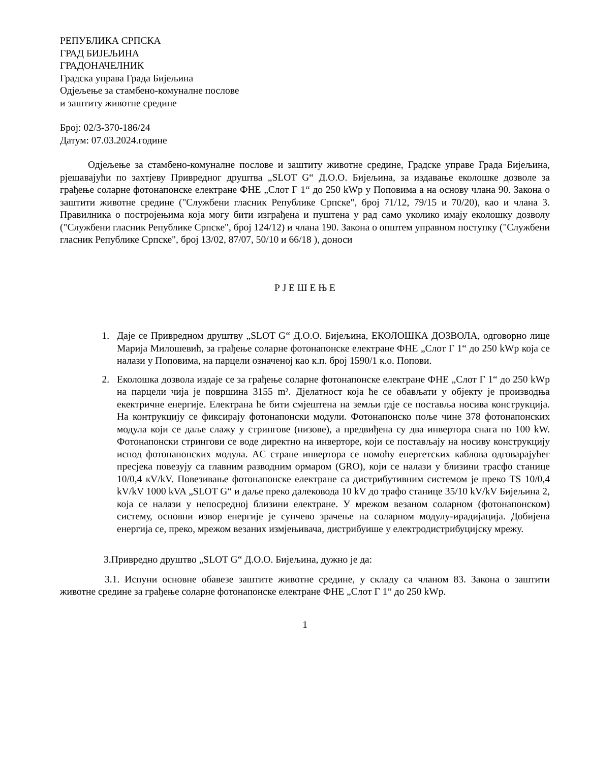РЕПУБЛИКА СРПСКА
ГРАД БИЈЕЉИНА
ГРАДОНАЧЕЛНИК
Градска управа Града Бијељина
Одјељење за стамбено-комуналне послове
и заштиту животне средине
Број: 02/3-370-186/24
Датум: 07.03.2024.године
Одјељење за стамбено-комуналне послове и заштиту животне средине, Градске управе Града Бијељина, рјешавајући по захтјеву Привредног друштва „SLOT G“ Д.О.О. Бијељина, за издавање еколошке дозволе за грађење соларне фотонапонске електране ФНЕ „Слот Г 1“ до 250 kWp у Поповима а на основу члана 90. Закона о заштити животне средине ("Службени гласник Републике Српске", број 71/12, 79/15 и 70/20), као и члана 3. Правилника о постројењима која могу бити изграђена и пуштена у рад само уколико имају еколошку дозволу ("Службени гласник Републике Српске", број 124/12) и члана 190. Закона о општем управном поступку ("Службени гласник Републике Српске", број 13/02, 87/07, 50/10 и 66/18 ), доноси
Р Ј Е Ш Е Њ Е
1. Даје се Привредном друштву „SLOT G“ Д.О.О. Бијељина, ЕКОЛОШКА ДОЗВОЛА, одговорно лице Марија Милошевић, за грађење соларне фотонапонске електране ФНЕ „Слот Г 1“ до 250 kWp која се налази у Поповима, на парцели означеној као к.п. број 1590/1 к.о. Попови.
2. Еколошка дозвола издаје се за грађење соларне фотонапонске електране ФНЕ „Слот Г 1“ до 250 kWp на парцели чија је површина 3155 m². Дјелатност која ће се обављати у објекту је производња екектричне енергије. Електрана ће бити смјештена на земљи гдје се поставља носива конструкција. На контрукцију се фиксирају фотонапонски модули. Фотонапонско поље чине 378 фотонапонских модула који се даље слажу у стрингове (низове), а предвиђена су два инвертора снага по 100 kW. Фотонапонски стрингови се воде директно на инверторе, који се постављају на носиву конструкцију испод фотонапонских модула. AC стране инвертора се помоћу енергетских каблова одговарајућег пресјека повезују са главним разводним ормаром (GRO), који се налази у близини трасфо станице 10/0,4 кV/kV. Повезивање фотонапонске електране са дистрибутивним системом је преко TS 10/0,4 kV/kV 1000 kVA „SLOT G“ и даље преко далековода 10 kV до трафо станице 35/10 kV/kV Бијељина 2, која се налази у непосредној близини електране. У мрежом везаном соларном (фотонапонском) систему, основни извор енергије је сунчево зрачење на соларном модулу-ирадијација. Добијена енергија се, преко, мрежом везаних измјењивача, дистрибуише у електродистрибуцијску мрежу.
3.Привредно друштво „SLOT G“ Д.О.О. Бијељина, дужно је да:
3.1. Испуни основне обавезе заштите животне средине, у складу са чланом 83. Закона о заштити животне средине за грађење соларне фотонапонске електране ФНЕ „Слот Г 1“ до 250 kWp.
1